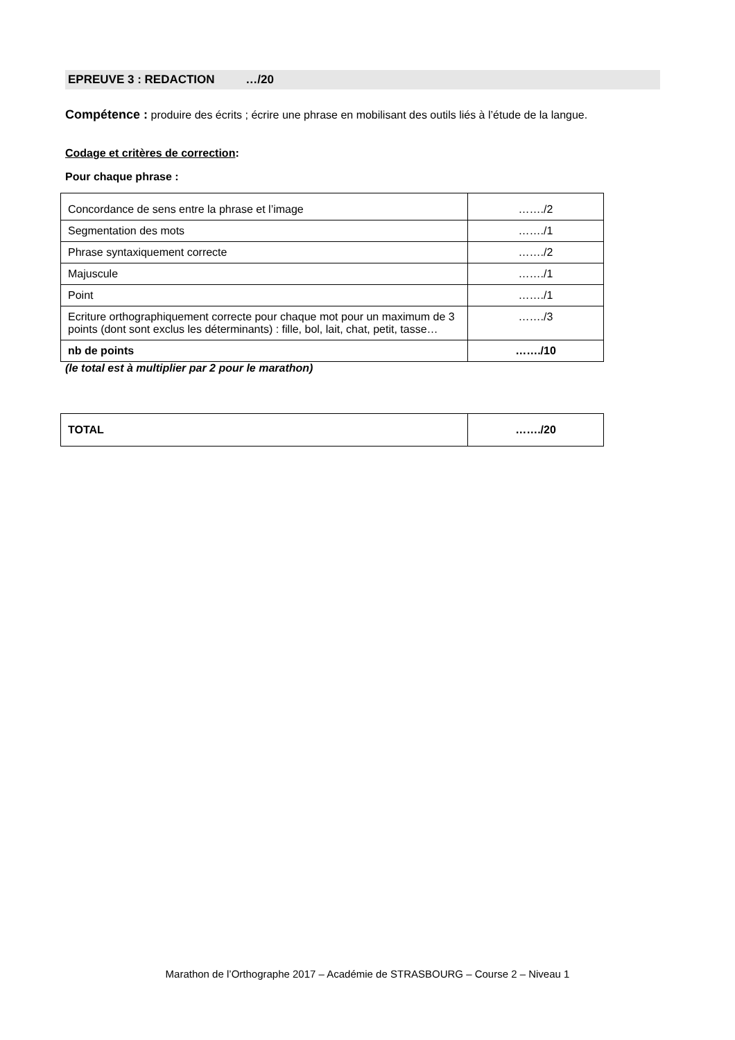EPREUVE 3 : REDACTION …/20
Compétence : produire des écrits ; écrire une phrase en mobilisant des outils liés à l’étude de la langue.
Codage et critères de correction:
Pour chaque phrase :
| Concordance de sens entre la phrase et l’image | ……./2 |
| Segmentation des mots | ……./1 |
| Phrase syntaxiquement correcte | ……./2 |
| Majuscule | ……./1 |
| Point | ……./1 |
| Ecriture orthographiquement correcte pour chaque mot pour un maximum de 3 points (dont sont exclus les déterminants) : fille, bol, lait, chat, petit, tasse… | ……./3 |
| nb de points | ……./10 |
(le total est à multiplier par 2 pour le marathon)
| TOTAL | ……./20 |
Marathon de l’Orthographe 2017 – Académie de STRASBOURG – Course 2 – Niveau 1